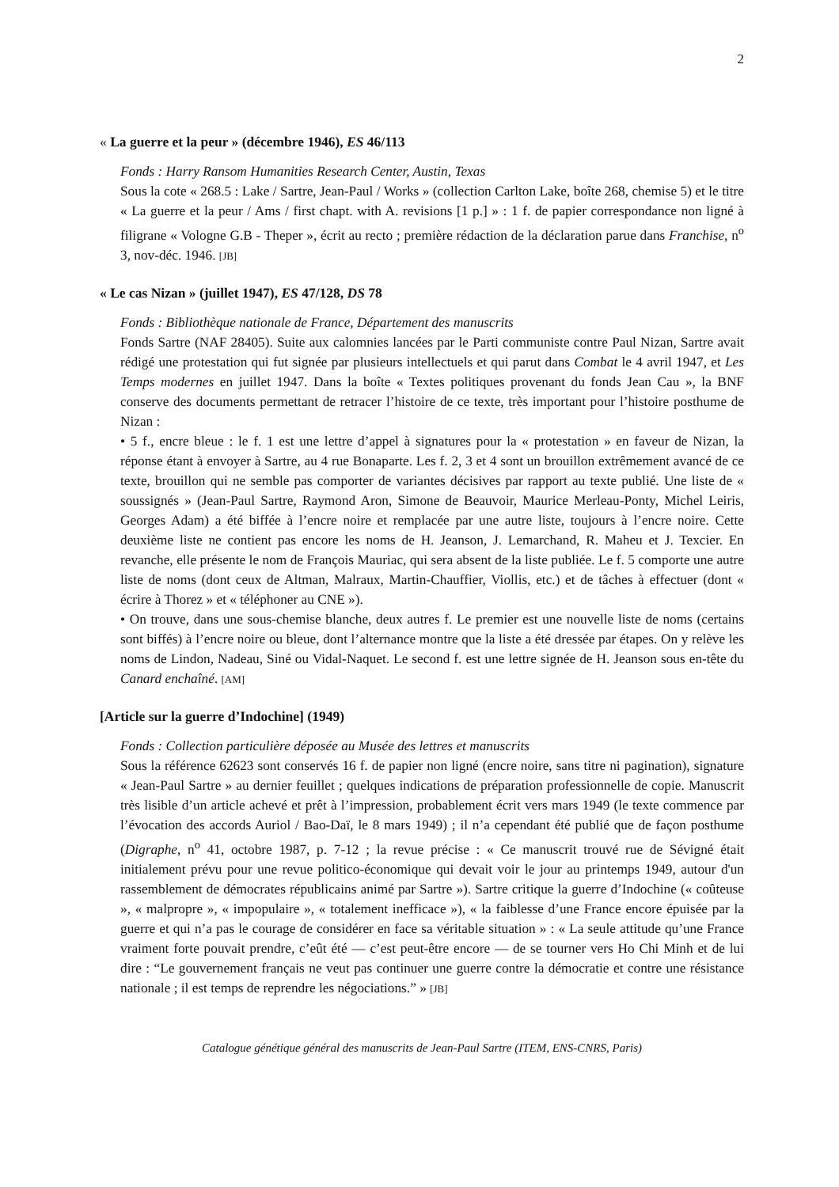2
« La guerre et la peur » (décembre 1946), ES 46/113
Fonds : Harry Ransom Humanities Research Center, Austin, Texas
Sous la cote « 268.5 : Lake / Sartre, Jean-Paul / Works » (collection Carlton Lake, boîte 268, chemise 5) et le titre « La guerre et la peur / Ams / first chapt. with A. revisions [1 p.] » : 1 f. de papier correspondance non ligné à filigrane « Vologne G.B - Theper », écrit au recto ; première rédaction de la déclaration parue dans Franchise, n<sup>o</sup> 3, nov-déc. 1946. [JB]
« Le cas Nizan » (juillet 1947), ES 47/128, DS 78
Fonds : Bibliothèque nationale de France, Département des manuscrits
Fonds Sartre (NAF 28405). Suite aux calomnies lancées par le Parti communiste contre Paul Nizan, Sartre avait rédigé une protestation qui fut signée par plusieurs intellectuels et qui parut dans Combat le 4 avril 1947, et Les Temps modernes en juillet 1947. Dans la boîte « Textes politiques provenant du fonds Jean Cau », la BNF conserve des documents permettant de retracer l’histoire de ce texte, très important pour l’histoire posthume de Nizan :
• 5 f., encre bleue : le f. 1 est une lettre d’appel à signatures pour la « protestation » en faveur de Nizan, la réponse étant à envoyer à Sartre, au 4 rue Bonaparte. Les f. 2, 3 et 4 sont un brouillon extrêmement avancé de ce texte, brouillon qui ne semble pas comporter de variantes décisives par rapport au texte publié. Une liste de « soussignés » (Jean-Paul Sartre, Raymond Aron, Simone de Beauvoir, Maurice Merleau-Ponty, Michel Leiris, Georges Adam) a été biffée à l’encre noire et remplacée par une autre liste, toujours à l’encre noire. Cette deuxième liste ne contient pas encore les noms de H. Jeanson, J. Lemarchand, R. Maheu et J. Texcier. En revanche, elle présente le nom de François Mauriac, qui sera absent de la liste publiée. Le f. 5 comporte une autre liste de noms (dont ceux de Altman, Malraux, Martin-Chauffier, Viollis, etc.) et de tâches à effectuer (dont « écrire à Thorez » et « téléphoner au CNE »).
• On trouve, dans une sous-chemise blanche, deux autres f. Le premier est une nouvelle liste de noms (certains sont biffés) à l’encre noire ou bleue, dont l’alternance montre que la liste a été dressée par étapes. On y relève les noms de Lindon, Nadeau, Siné ou Vidal-Naquet. Le second f. est une lettre signée de H. Jeanson sous en-tête du Canard enchaîné. [AM]
[Article sur la guerre d’Indochine] (1949)
Fonds : Collection particulière déposée au Musée des lettres et manuscrits
Sous la référence 62623 sont conservés 16 f. de papier non ligné (encre noire, sans titre ni pagination), signature « Jean-Paul Sartre » au dernier feuillet ; quelques indications de préparation professionnelle de copie. Manuscrit très lisible d’un article achevé et prêt à l’impression, probablement écrit vers mars 1949 (le texte commence par l’évocation des accords Auriol / Bao-Daï, le 8 mars 1949) ; il n’a cependant été publié que de façon posthume (Digraphe, n<sup>o</sup> 41, octobre 1987, p. 7-12 ; la revue précise : « Ce manuscrit trouvé rue de Sévigné était initialement prévu pour une revue politico-économique qui devait voir le jour au printemps 1949, autour d'un rassemblement de démocrates républicains animé par Sartre »). Sartre critique la guerre d’Indochine (« coûteuse », « malpropre », « impopulaire », « totalement inefficace »), « la faiblesse d’une France encore épuisée par la guerre et qui n’a pas le courage de considérer en face sa véritable situation » : « La seule attitude qu’une France vraiment forte pouvait prendre, c’eût été — c’est peut-être encore — de se tourner vers Ho Chi Minh et de lui dire : “Le gouvernement français ne veut pas continuer une guerre contre la démocratie et contre une résistance nationale ; il est temps de reprendre les négociations.” » [JB]
Catalogue génétique général des manuscrits de Jean-Paul Sartre (ITEM, ENS-CNRS, Paris)